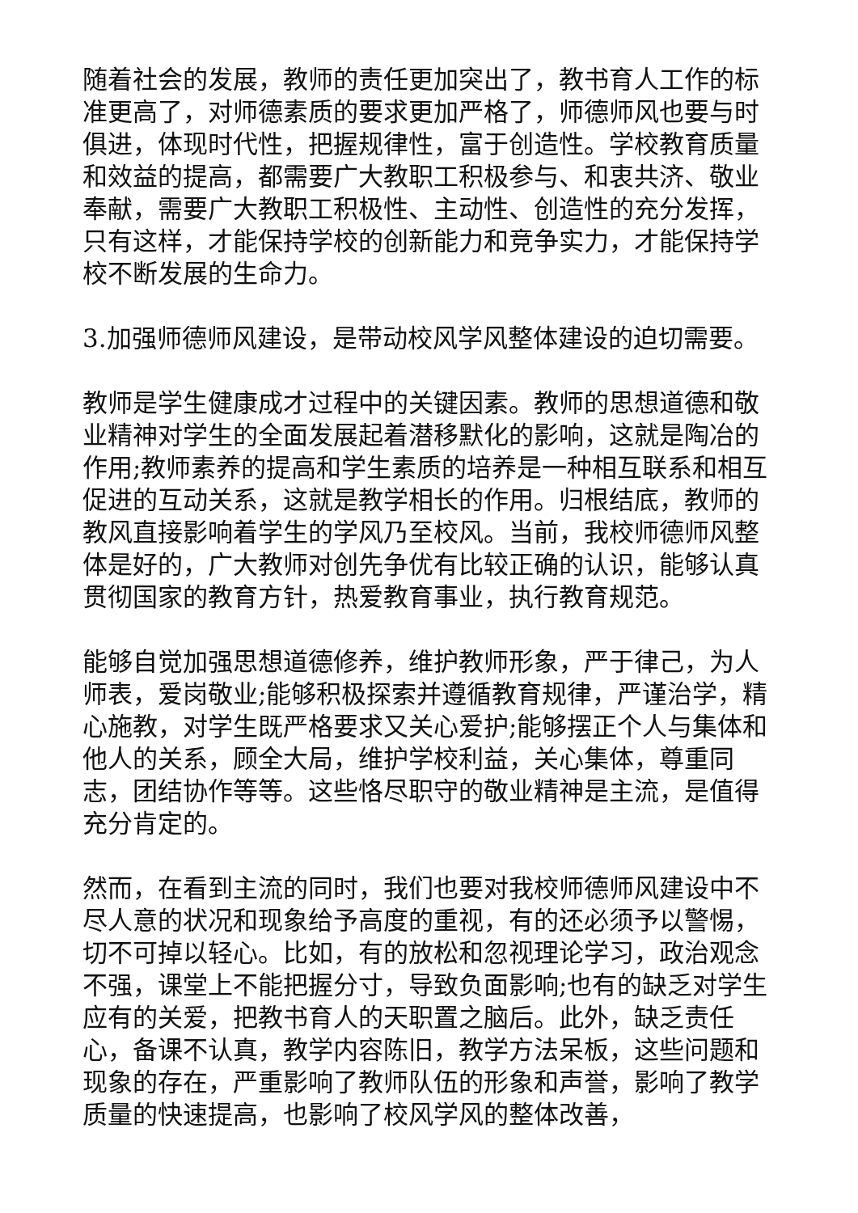随着社会的发展，教师的责任更加突出了，教书育人工作的标准更高了，对师德素质的要求更加严格了，师德师风也要与时俱进，体现时代性，把握规律性，富于创造性。学校教育质量和效益的提高，都需要广大教职工积极参与、和衷共济、敬业奉献，需要广大教职工积极性、主动性、创造性的充分发挥，只有这样，才能保持学校的创新能力和竞争实力，才能保持学校不断发展的生命力。
3.加强师德师风建设，是带动校风学风整体建设的迫切需要。
教师是学生健康成才过程中的关键因素。教师的思想道德和敬业精神对学生的全面发展起着潜移默化的影响，这就是陶冶的作用;教师素养的提高和学生素质的培养是一种相互联系和相互促进的互动关系，这就是教学相长的作用。归根结底，教师的教风直接影响着学生的学风乃至校风。当前，我校师德师风整体是好的，广大教师对创先争优有比较正确的认识，能够认真贯彻国家的教育方针，热爱教育事业，执行教育规范。
能够自觉加强思想道德修养，维护教师形象，严于律己，为人师表，爱岗敬业;能够积极探索并遵循教育规律，严谨治学，精心施教，对学生既严格要求又关心爱护;能够摆正个人与集体和他人的关系，顾全大局，维护学校利益，关心集体，尊重同志，团结协作等等。这些恪尽职守的敬业精神是主流，是值得充分肯定的。
然而，在看到主流的同时，我们也要对我校师德师风建设中不尽人意的状况和现象给予高度的重视，有的还必须予以警惕，切不可掉以轻心。比如，有的放松和忽视理论学习，政治观念不强，课堂上不能把握分寸，导致负面影响;也有的缺乏对学生应有的关爱，把教书育人的天职置之脑后。此外，缺乏责任心，备课不认真，教学内容陈旧，教学方法呆板，这些问题和现象的存在，严重影响了教师队伍的形象和声誉，影响了教学质量的快速提高，也影响了校风学风的整体改善，